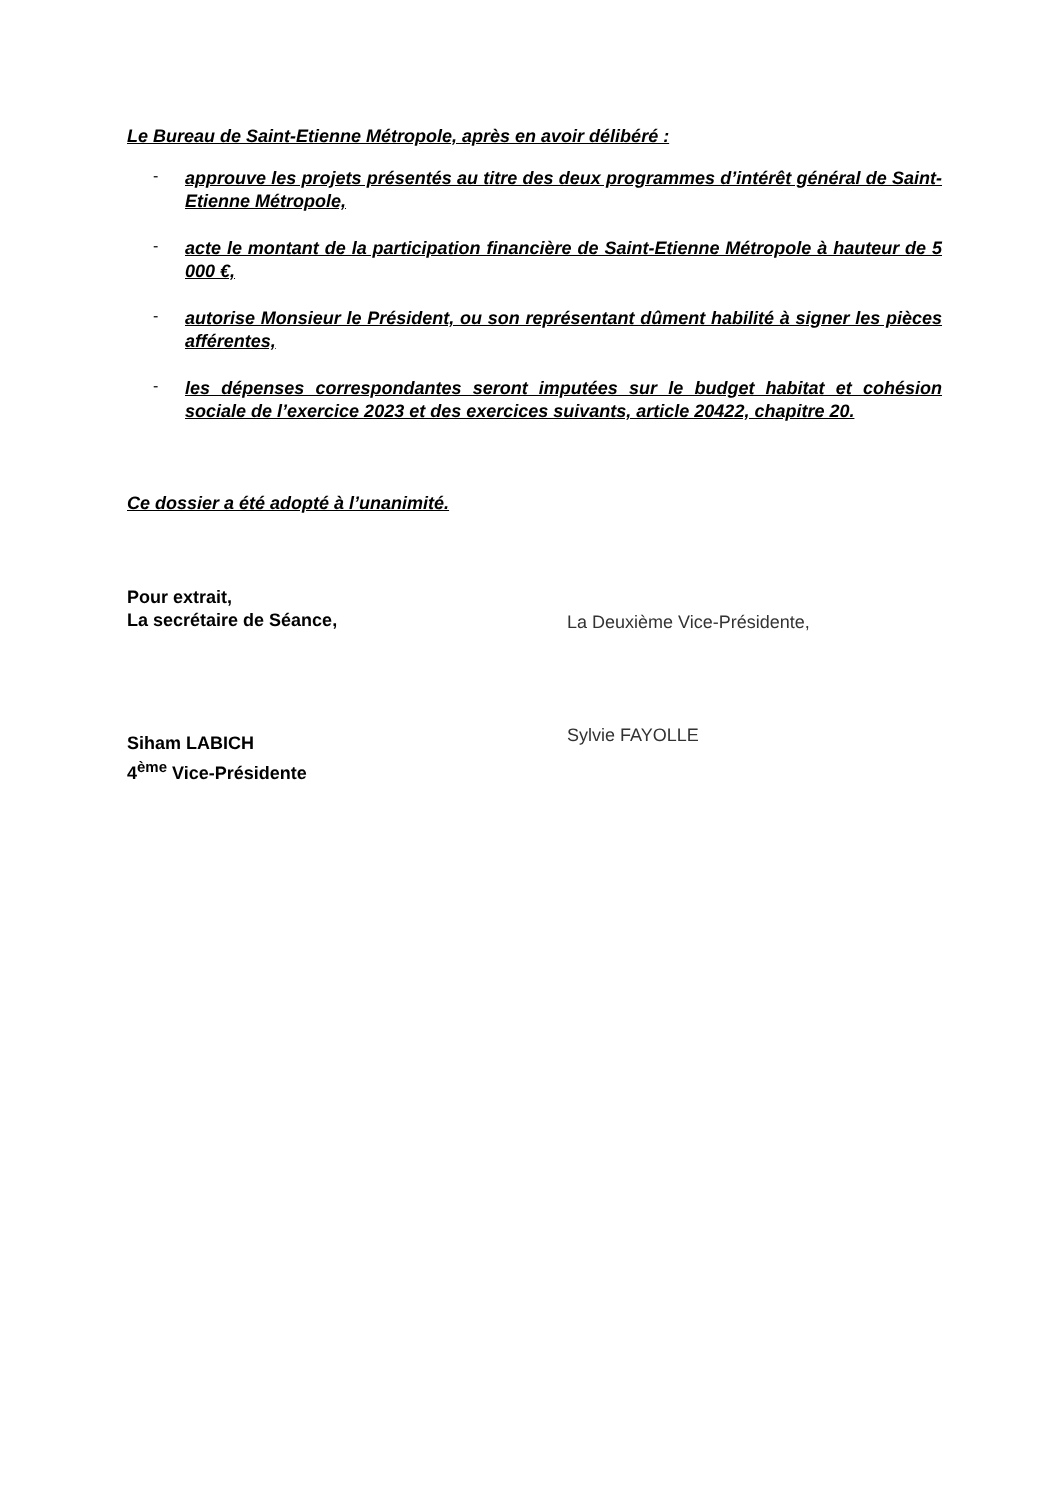Le Bureau de Saint-Etienne Métropole, après en avoir délibéré :
- approuve les projets présentés au titre des deux programmes d’intérêt général de Saint-Etienne Métropole,
- acte le montant de la participation financière de Saint-Etienne Métropole à hauteur de 5 000 €,
- autorise Monsieur le Président, ou son représentant dûment habilité à signer les pièces afférentes,
- les dépenses correspondantes seront imputées sur le budget habitat et cohésion sociale de l’exercice 2023 et des exercices suivants, article 20422, chapitre 20.
Ce dossier a été adopté à l’unanimité.
Pour extrait,
La secrétaire de Séance,
Siham LABICH
4<sup>ème</sup> Vice-Présidente
La Deuxième Vice-Présidente,
Sylvie FAYOLLE